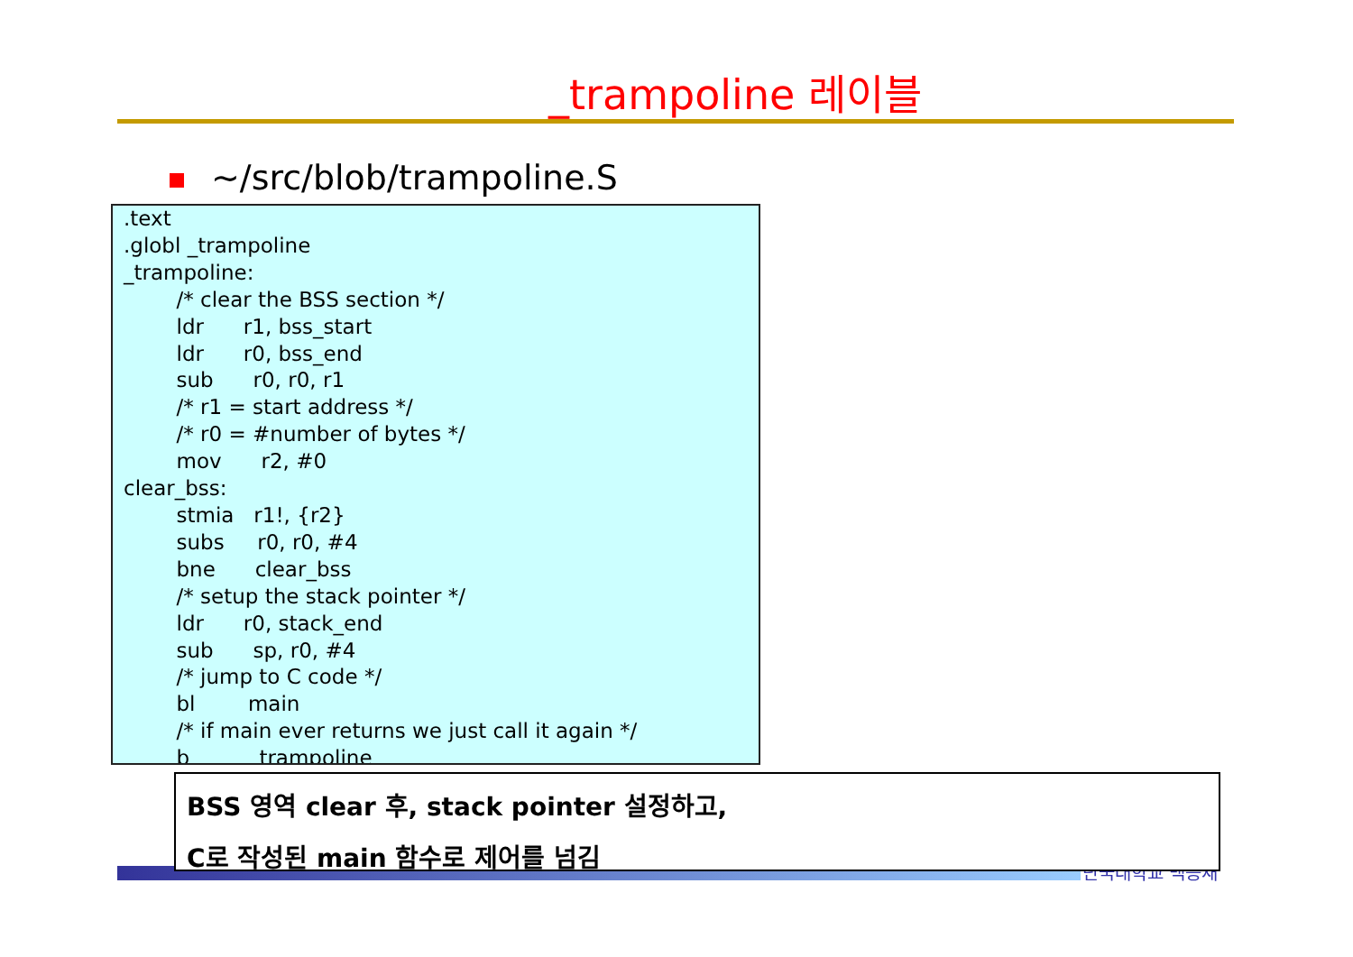_trampoline 레이블
~/src/blob/trampoline.S
.text .globl _trampoline _trampoline: /* clear the BSS section */ ldr r1, bss_start ldr r0, bss_end sub r0, r0, r1 /* r1 = start address */ /* r0 = #number of bytes */ mov r2, #0 clear_bss: stmia r1!, {r2} subs r0, r0, #4 bne clear_bss /* setup the stack pointer */ ldr r0, stack_end sub sp, r0, #4 /* jump to C code */ bl main /* if main ever returns we just call it again */ b _trampoline
단국대학교 백승재
BSS 영역 clear 후, stack pointer 설정하고,
C로 작성된 main 함수로 제어를 넘김